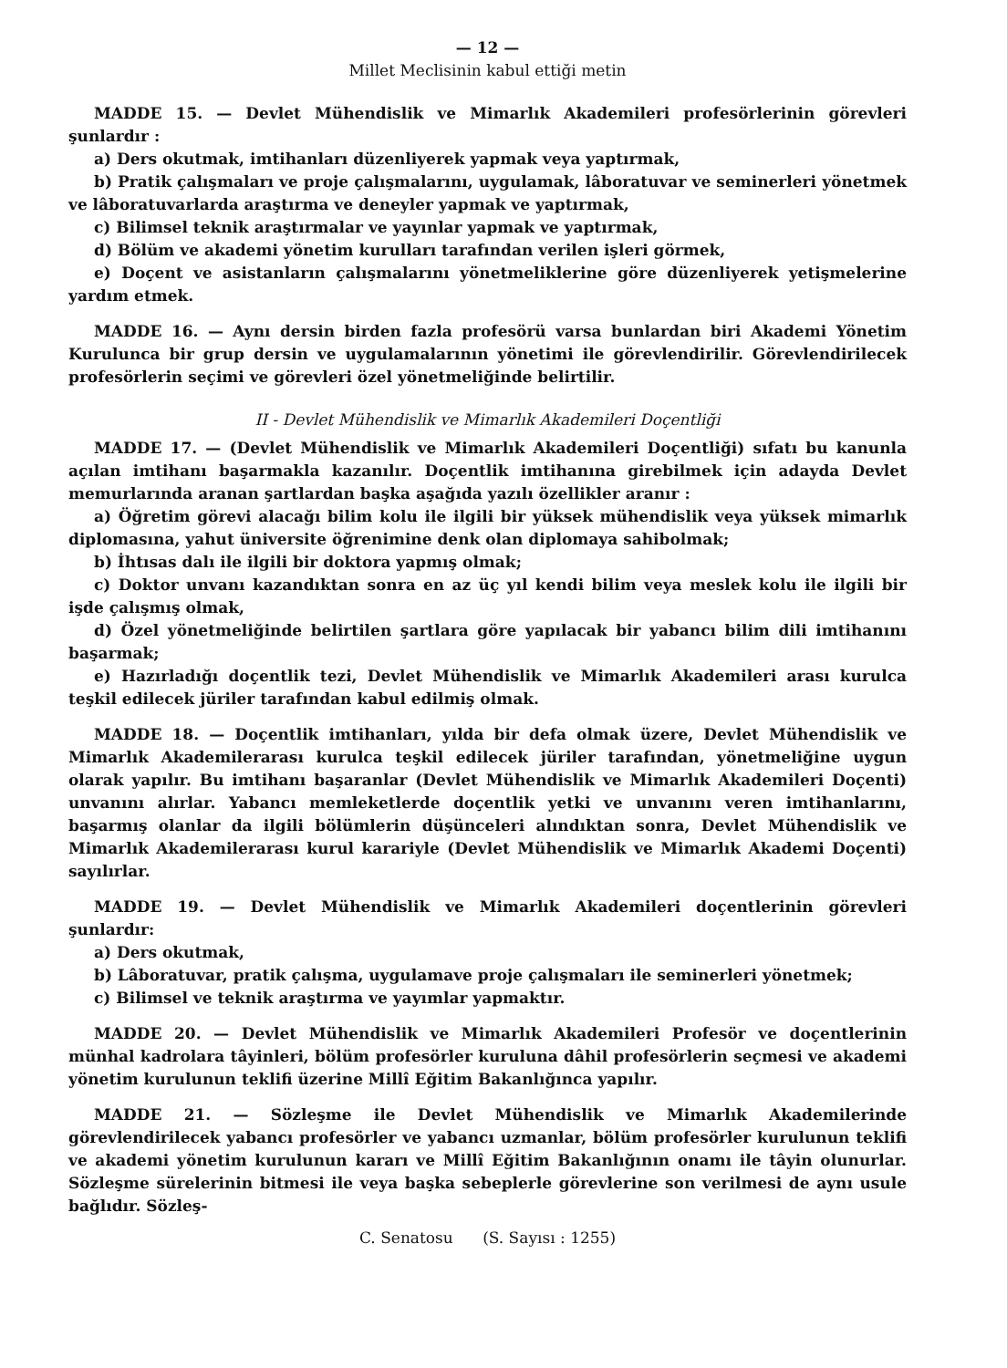— 12 —
Millet Meclisinin kabul ettiği metin
MADDE 15. — Devlet Mühendislik ve Mimarlık Akademileri profesörlerinin görevleri şunlardır :
a) Ders okutmak, imtihanları düzenliyerek yapmak veya yaptırmak,
b) Pratik çalışmaları ve proje çalışmalarını, uygulamak, lâboratuvar ve seminerleri yönetmek ve lâboratuvarlarda araştırma ve deneyler yapmak ve yaptırmak,
c) Bilimsel teknik araştırmalar ve yayınlar yapmak ve yaptırmak,
d) Bölüm ve akademi yönetim kurulları tarafından verilen işleri görmek,
e) Doçent ve asistanların çalışmalarını yönetmeliklerine göre düzenliyerek yetişmelerine yardım etmek.
MADDE 16. — Aynı dersin birden fazla profesörü varsa bunlardan biri Akademi Yönetim Kurulunca bir grup dersin ve uygulamalarının yönetimi ile görevlendirilir. Görevlendirilecek profesörlerin seçimi ve görevleri özel yönetmeliğinde belirtilir.
II - Devlet Mühendislik ve Mimarlık Akademileri Doçentliği
MADDE 17. — (Devlet Mühendislik ve Mimarlık Akademileri Doçentliği) sıfatı bu kanunla açılan imtihanı başarmakla kazanılır. Doçentlik imtihanına girebilmek için adayda Devlet memurlarında aranan şartlardan başka aşağıda yazılı özellikler aranır :
a) Öğretim görevi alacağı bilim kolu ile ilgili bir yüksek mühendislik veya yüksek mimarlık diplomasına, yahut üniversite öğrenimine denk olan diplomaya sahibolmak;
b) İhtısas dalı ile ilgili bir doktora yapmış olmak;
c) Doktor unvanı kazandıktan sonra en az üç yıl kendi bilim veya meslek kolu ile ilgili bir işde çalışmış olmak,
d) Özel yönetmeliğinde belirtilen şartlara göre yapılacak bir yabancı bilim dili imtihanını başarmak;
e) Hazırladığı doçentlik tezi, Devlet Mühendislik ve Mimarlık Akademileri arası kurulca teşkil edilecek jüriler tarafından kabul edilmiş olmak.
MADDE 18. — Doçentlik imtihanları, yılda bir defa olmak üzere, Devlet Mühendislik ve Mimarlık Akademilerarası kurulca teşkil edilecek jüriler tarafından, yönetmeliğine uygun olarak yapılır. Bu imtihanı başaranlar (Devlet Mühendislik ve Mimarlık Akademileri Doçenti) unvanını alırlar. Yabancı memleketlerde doçentlik yetki ve unvanını veren imtihanlarını, başarmış olanlar da ilgili bölümlerin düşünceleri alındıktan sonra, Devlet Mühendislik ve Mimarlık Akademilerarası kurul karariyle (Devlet Mühendislik ve Mimarlık Akademi Doçenti) sayılırlar.
MADDE 19. — Devlet Mühendislik ve Mimarlık Akademileri doçentlerinin görevleri şunlardır:
a) Ders okutmak,
b) Lâboratuvar, pratik çalışma, uygulamave proje çalışmaları ile seminerleri yönetmek;
c) Bilimsel ve teknik araştırma ve yayımlar yapmaktır.
MADDE 20. — Devlet Mühendislik ve Mimarlık Akademileri Profesör ve doçentlerinin münhal kadrolara tâyinleri, bölüm profesörler kuruluna dâhil profesörlerin seçmesi ve akademi yönetim kurulunun teklifi üzerine Millî Eğitim Bakanlığınca yapılır.
MADDE 21. — Sözleşme ile Devlet Mühendislik ve Mimarlık Akademilerinde görevlendirilecek yabancı profesörler ve yabancı uzmanlar, bölüm profesörler kurulunun teklifi ve akademi yönetim kurulunun kararı ve Millî Eğitim Bakanlığının onamı ile tâyin olunurlar. Sözleşme sürelerinin bitmesi ile veya başka sebeplerle görevlerine son verilmesi de aynı usule bağlıdır. Sözleş-
C. Senatosu (S. Sayısı : 1255)